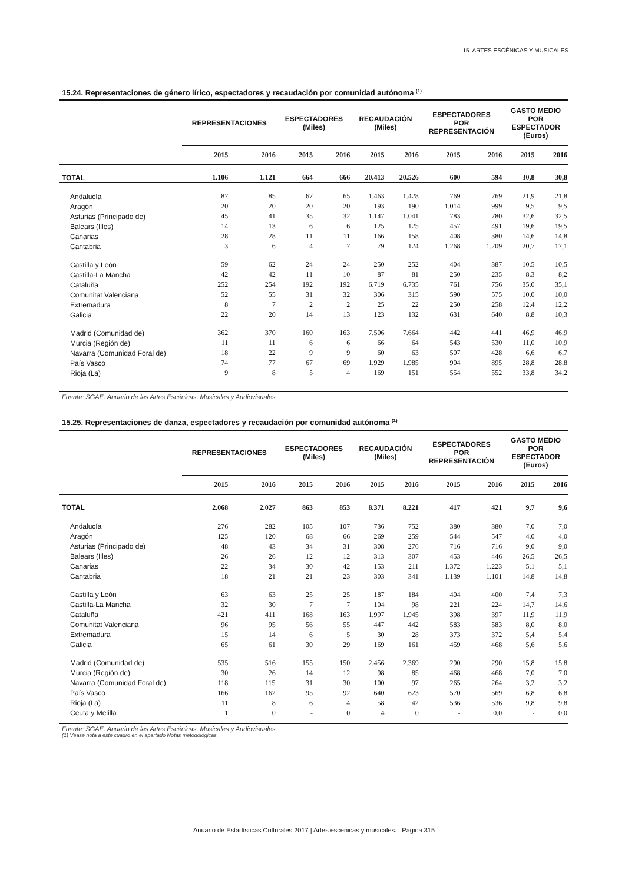15. ARTES ESCÉNICAS Y MUSICALES
15.24. Representaciones de género lírico, espectadores y recaudación por comunidad autónoma <sup>(1)</sup>
| | REPRESENTACIONES | | ESPECTADORES (Miles) | | RECAUDACIÓN (Miles) | | ESPECTADORES POR REPRESENTACIÓN | | GASTO MEDIO POR ESPECTADOR (Euros) | |
| --- | --- | --- | --- | --- | --- | --- | --- | --- | --- | --- |
| | 2015 | 2016 | 2015 | 2016 | 2015 | 2016 | 2015 | 2016 | 2015 | 2016 |
| TOTAL | 1.106 | 1.121 | 664 | 666 | 20.413 | 20.526 | 600 | 594 | 30,8 | 30,8 |
| Andalucía | 87 | 85 | 67 | 65 | 1.463 | 1.428 | 769 | 769 | 21,9 | 21,8 |
| Aragón | 20 | 20 | 20 | 20 | 193 | 190 | 1.014 | 999 | 9,5 | 9,5 |
| Asturias (Principado de) | 45 | 41 | 35 | 32 | 1.147 | 1.041 | 783 | 780 | 32,6 | 32,5 |
| Balears (Illes) | 14 | 13 | 6 | 6 | 125 | 125 | 457 | 491 | 19,6 | 19,5 |
| Canarias | 28 | 28 | 11 | 11 | 166 | 158 | 408 | 380 | 14,6 | 14,8 |
| Cantabria | 3 | 6 | 4 | 7 | 79 | 124 | 1.268 | 1.209 | 20,7 | 17,1 |
| Castilla y León | 59 | 62 | 24 | 24 | 250 | 252 | 404 | 387 | 10,5 | 10,5 |
| Castilla-La Mancha | 42 | 42 | 11 | 10 | 87 | 81 | 250 | 235 | 8,3 | 8,2 |
| Cataluña | 252 | 254 | 192 | 192 | 6.719 | 6.735 | 761 | 756 | 35,0 | 35,1 |
| Comunitat Valenciana | 52 | 55 | 31 | 32 | 306 | 315 | 590 | 575 | 10,0 | 10,0 |
| Extremadura | 8 | 7 | 2 | 2 | 25 | 22 | 250 | 258 | 12,4 | 12,2 |
| Galicia | 22 | 20 | 14 | 13 | 123 | 132 | 631 | 640 | 8,8 | 10,3 |
| Madrid (Comunidad de) | 362 | 370 | 160 | 163 | 7.506 | 7.664 | 442 | 441 | 46,9 | 46,9 |
| Murcia (Región de) | 11 | 11 | 6 | 6 | 66 | 64 | 543 | 530 | 11,0 | 10,9 |
| Navarra (Comunidad Foral de) | 18 | 22 | 9 | 9 | 60 | 63 | 507 | 428 | 6,6 | 6,7 |
| País Vasco | 74 | 77 | 67 | 69 | 1.929 | 1.985 | 904 | 895 | 28,8 | 28,8 |
| Rioja (La) | 9 | 8 | 5 | 4 | 169 | 151 | 554 | 552 | 33,8 | 34,2 |
Fuente: SGAE. Anuario de las Artes Escénicas, Musicales y Audiovisuales
15.25. Representaciones de danza, espectadores y recaudación por comunidad autónoma <sup>(1)</sup>
| | REPRESENTACIONES | | ESPECTADORES (Miles) | | RECAUDACIÓN (Miles) | | ESPECTADORES POR REPRESENTACIÓN | | GASTO MEDIO POR ESPECTADOR (Euros) | |
| --- | --- | --- | --- | --- | --- | --- | --- | --- | --- | --- |
| | 2015 | 2016 | 2015 | 2016 | 2015 | 2016 | 2015 | 2016 | 2015 | 2016 |
| TOTAL | 2.068 | 2.027 | 863 | 853 | 8.371 | 8.221 | 417 | 421 | 9,7 | 9,6 |
| Andalucía | 276 | 282 | 105 | 107 | 736 | 752 | 380 | 380 | 7,0 | 7,0 |
| Aragón | 125 | 120 | 68 | 66 | 269 | 259 | 544 | 547 | 4,0 | 4,0 |
| Asturias (Principado de) | 48 | 43 | 34 | 31 | 308 | 276 | 716 | 716 | 9,0 | 9,0 |
| Balears (Illes) | 26 | 26 | 12 | 12 | 313 | 307 | 453 | 446 | 26,5 | 26,5 |
| Canarias | 22 | 34 | 30 | 42 | 153 | 211 | 1.372 | 1.223 | 5,1 | 5,1 |
| Cantabria | 18 | 21 | 21 | 23 | 303 | 341 | 1.139 | 1.101 | 14,8 | 14,8 |
| Castilla y León | 63 | 63 | 25 | 25 | 187 | 184 | 404 | 400 | 7,4 | 7,3 |
| Castilla-La Mancha | 32 | 30 | 7 | 7 | 104 | 98 | 221 | 224 | 14,7 | 14,6 |
| Cataluña | 421 | 411 | 168 | 163 | 1.997 | 1.945 | 398 | 397 | 11,9 | 11,9 |
| Comunitat Valenciana | 96 | 95 | 56 | 55 | 447 | 442 | 583 | 583 | 8,0 | 8,0 |
| Extremadura | 15 | 14 | 6 | 5 | 30 | 28 | 373 | 372 | 5,4 | 5,4 |
| Galicia | 65 | 61 | 30 | 29 | 169 | 161 | 459 | 468 | 5,6 | 5,6 |
| Madrid (Comunidad de) | 535 | 516 | 155 | 150 | 2.456 | 2.369 | 290 | 290 | 15,8 | 15,8 |
| Murcia (Región de) | 30 | 26 | 14 | 12 | 98 | 85 | 468 | 468 | 7,0 | 7,0 |
| Navarra (Comunidad Foral de) | 118 | 115 | 31 | 30 | 100 | 97 | 265 | 264 | 3,2 | 3,2 |
| País Vasco | 166 | 162 | 95 | 92 | 640 | 623 | 570 | 569 | 6,8 | 6,8 |
| Rioja (La) | 11 | 8 | 6 | 4 | 58 | 42 | 536 | 536 | 9,8 | 9,8 |
| Ceuta y Melilla | 1 | 0 | - | 0 | 4 | 0 | - | 0,0 | - | 0,0 |
Fuente: SGAE. Anuario de las Artes Escénicas, Musicales y Audiovisuales
(1) Véase nota a este cuadro en el apartado Notas metodológicas.
Anuario de Estadísticas Culturales 2017 | Artes escénicas y musicales. Página 315